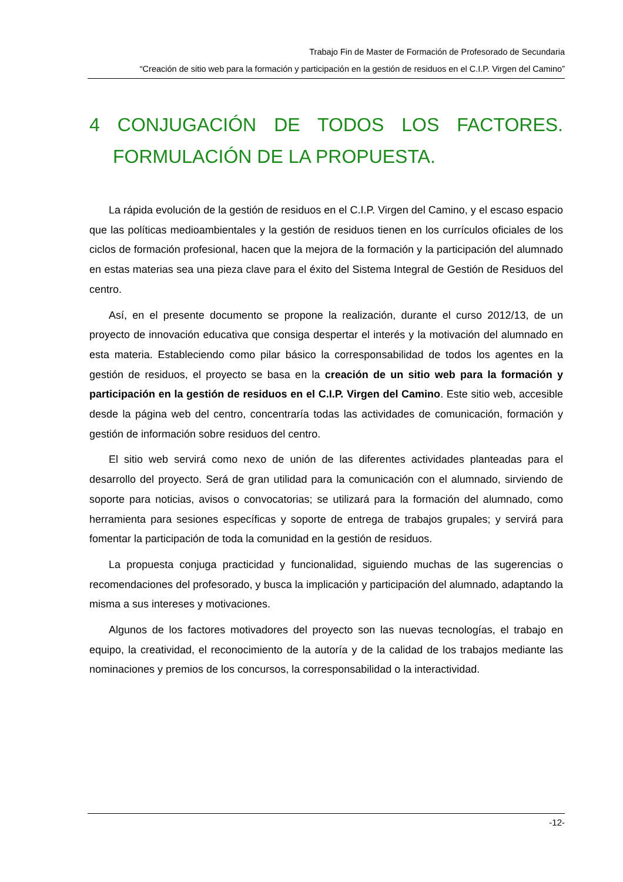Trabajo Fin de Master de Formación de Profesorado de Secundaria
“Creación de sitio web para la formación y participación en la gestión de residuos en el C.I.P. Virgen del Camino”
4 CONJUGACIÓN DE TODOS LOS FACTORES. FORMULACIÓN DE LA PROPUESTA.
La rápida evolución de la gestión de residuos en el C.I.P. Virgen del Camino, y el escaso espacio que las políticas medioambientales y la gestión de residuos tienen en los currículos oficiales de los ciclos de formación profesional, hacen que la mejora de la formación y la participación del alumnado en estas materias sea una pieza clave para el éxito del Sistema Integral de Gestión de Residuos del centro.
Así, en el presente documento se propone la realización, durante el curso 2012/13, de un proyecto de innovación educativa que consiga despertar el interés y la motivación del alumnado en esta materia. Estableciendo como pilar básico la corresponsabilidad de todos los agentes en la gestión de residuos, el proyecto se basa en la creación de un sitio web para la formación y participación en la gestión de residuos en el C.I.P. Virgen del Camino. Este sitio web, accesible desde la página web del centro, concentraría todas las actividades de comunicación, formación y gestión de información sobre residuos del centro.
El sitio web servirá como nexo de unión de las diferentes actividades planteadas para el desarrollo del proyecto. Será de gran utilidad para la comunicación con el alumnado, sirviendo de soporte para noticias, avisos o convocatorias; se utilizará para la formación del alumnado, como herramienta para sesiones específicas y soporte de entrega de trabajos grupales; y servirá para fomentar la participación de toda la comunidad en la gestión de residuos.
La propuesta conjuga practicidad y funcionalidad, siguiendo muchas de las sugerencias o recomendaciones del profesorado, y busca la implicación y participación del alumnado, adaptando la misma a sus intereses y motivaciones.
Algunos de los factores motivadores del proyecto son las nuevas tecnologías, el trabajo en equipo, la creatividad, el reconocimiento de la autoría y de la calidad de los trabajos mediante las nominaciones y premios de los concursos, la corresponsabilidad o la interactividad.
-12-